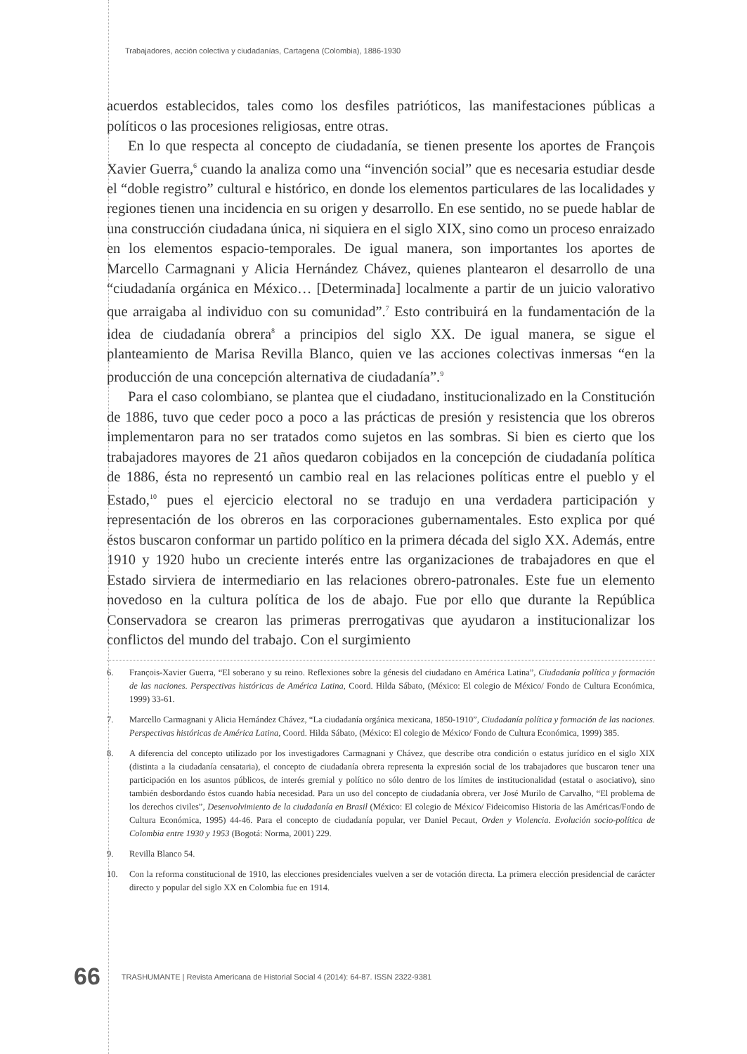Trabajadores, acción colectiva y ciudadanías, Cartagena (Colombia), 1886-1930
acuerdos establecidos, tales como los desfiles patrióticos, las manifestaciones públicas a políticos o las procesiones religiosas, entre otras.
En lo que respecta al concepto de ciudadanía, se tienen presente los aportes de François Xavier Guerra,<sup>6</sup> cuando la analiza como una “invención social” que es necesaria estudiar desde el “doble registro” cultural e histórico, en donde los elementos particulares de las localidades y regiones tienen una incidencia en su origen y desarrollo. En ese sentido, no se puede hablar de una construcción ciudadana única, ni siquiera en el siglo XIX, sino como un proceso enraizado en los elementos espacio-temporales. De igual manera, son importantes los aportes de Marcello Carmagnani y Alicia Hernández Chávez, quienes plantearon el desarrollo de una “ciudadanía orgánica en México… [Determinada] localmente a partir de un juicio valorativo que arraigaba al individuo con su comunidad”.<sup>7</sup> Esto contribuirá en la fundamentación de la idea de ciudadanía obrera<sup>8</sup> a principios del siglo XX. De igual manera, se sigue el planteamiento de Marisa Revilla Blanco, quien ve las acciones colectivas inmersas “en la producción de una concepción alternativa de ciudadanía”.<sup>9</sup>
Para el caso colombiano, se plantea que el ciudadano, institucionalizado en la Constitución de 1886, tuvo que ceder poco a poco a las prácticas de presión y resistencia que los obreros implementaron para no ser tratados como sujetos en las sombras. Si bien es cierto que los trabajadores mayores de 21 años quedaron cobijados en la concepción de ciudadanía política de 1886, ésta no representó un cambio real en las relaciones políticas entre el pueblo y el Estado,<sup>10</sup> pues el ejercicio electoral no se tradujo en una verdadera participación y representación de los obreros en las corporaciones gubernamentales. Esto explica por qué éstos buscaron conformar un partido político en la primera década del siglo XX. Además, entre 1910 y 1920 hubo un creciente interés entre las organizaciones de trabajadores en que el Estado sirviera de intermediario en las relaciones obrero-patronales. Este fue un elemento novedoso en la cultura política de los de abajo. Fue por ello que durante la República Conservadora se crearon las primeras prerrogativas que ayudaron a institucionalizar los conflictos del mundo del trabajo. Con el surgimiento
6. François-Xavier Guerra, “El soberano y su reino. Reflexiones sobre la génesis del ciudadano en América Latina”, Ciudadanía política y formación de las naciones. Perspectivas históricas de América Latina, Coord. Hilda Sábato, (México: El colegio de México/ Fondo de Cultura Económica, 1999) 33-61.
7. Marcello Carmagnani y Alicia Hernández Chávez, “La ciudadanía orgánica mexicana, 1850-1910”, Ciudadanía política y formación de las naciones. Perspectivas históricas de América Latina, Coord. Hilda Sábato, (México: El colegio de México/ Fondo de Cultura Económica, 1999) 385.
8. A diferencia del concepto utilizado por los investigadores Carmagnani y Chávez, que describe otra condición o estatus jurídico en el siglo XIX (distinta a la ciudadanía censataria), el concepto de ciudadanía obrera representa la expresión social de los trabajadores que buscaron tener una participación en los asuntos públicos, de interés gremial y político no sólo dentro de los límites de institucionalidad (estatal o asociativo), sino también desbordando éstos cuando había necesidad. Para un uso del concepto de ciudadanía obrera, ver José Murilo de Carvalho, “El problema de los derechos civiles”, Desenvolvimiento de la ciudadanía en Brasil (México: El colegio de México/ Fideicomiso Historia de las Américas/Fondo de Cultura Económica, 1995) 44-46. Para el concepto de ciudadanía popular, ver Daniel Pecaut, Orden y Violencia. Evolución socio-política de Colombia entre 1930 y 1953 (Bogotá: Norma, 2001) 229.
9. Revilla Blanco 54.
10. Con la reforma constitucional de 1910, las elecciones presidenciales vuelven a ser de votación directa. La primera elección presidencial de carácter directo y popular del siglo XX en Colombia fue en 1914.
66 TRASHUMANTE | Revista Americana de Historial Social 4 (2014): 64-87. ISSN 2322-9381